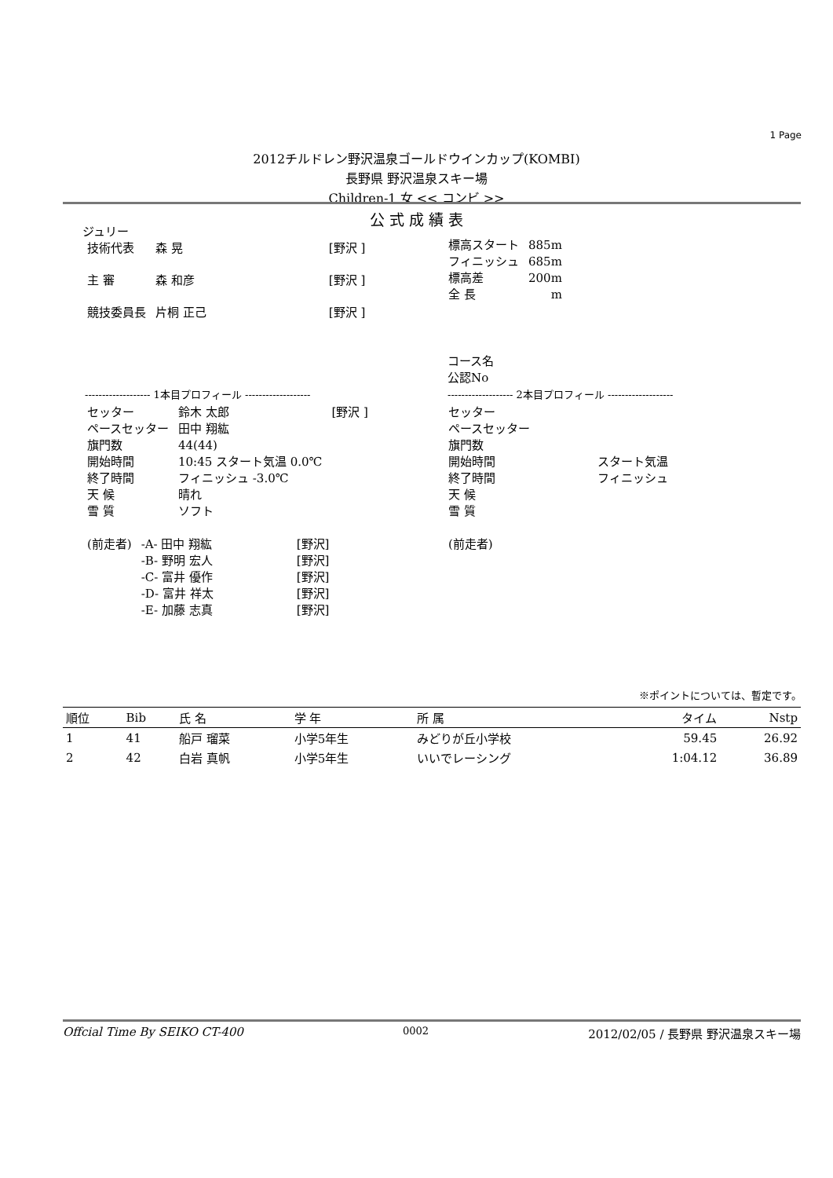1 Page
2012チルドレン野沢温泉ゴールドウインカップ(KOMBI)
長野県 野沢温泉スキー場
Children-1 女 << コンビ >>
公 式 成 績 表
ジュリー
| 技術代表 | 森 晃 | [野沢 ] |
| 主 審 | 森 和彦 | [野沢 ] |
| 競技委員長 | 片桐 正己 | [野沢 ] |
| 標高スタート | 885m |
| フィニッシュ | 685m |
| 標高差 | 200m |
| 全 長 | m |
コース名
公認No
------------------- 1本目プロフィール -------------------
------------------- 2本目プロフィール -------------------
| セッター | 鈴木 太郎 | [野沢 ] |
| ペースセッター | 田中 翔紘 | |
| 旗門数 | 44(44) | |
| 開始時間 | 10:45 スタート気温 0.0℃ | |
| 終了時間 | フィニッシュ -3.0℃ | |
| 天 候 | 晴れ | |
| 雪 質 | ソフト | |
| (前走者) | -A- 田中 翔紘 | [野沢] |
| | -B- 野明 宏人 | [野沢] |
| | -C- 富井 優作 | [野沢] |
| | -D- 富井 祥太 | [野沢] |
| | -E- 加藤 志真 | [野沢] |
| セッター | |
| ペースセッター | |
| 旗門数 | |
| 開始時間 | スタート気温 |
| 終了時間 | フィニッシュ |
| 天 候 | |
| 雪 質 | |
| (前走者) |
※ポイントについては、暫定です。
| 順位 | Bib | 氏 名 | 学 年 | 所 属 | タイム | Nstp |
| --- | --- | --- | --- | --- | --- | --- |
| 1 | 41 | 船戸 瑠菜 | 小学5年生 | みどりが丘小学校 | 59.45 | 26.92 |
| 2 | 42 | 白岩 真帆 | 小学5年生 | いいでレーシング | 1:04.12 | 36.89 |
Offcial Time By SEIKO CT-400 0002 2012/02/05 / 長野県 野沢温泉スキー場